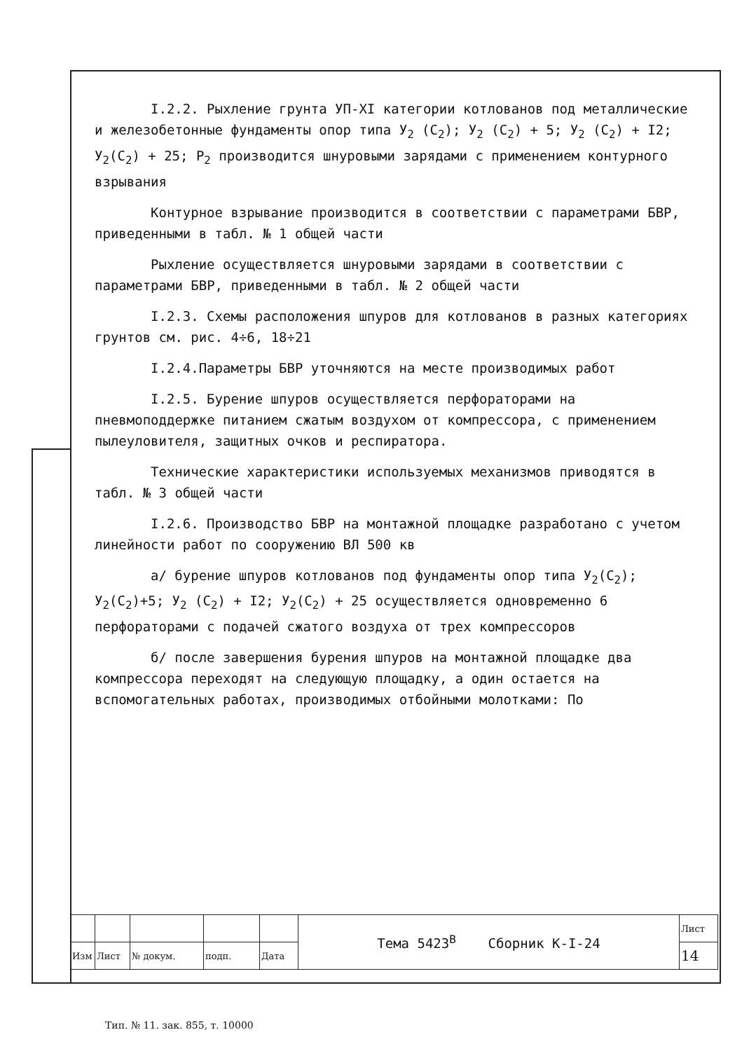I.2.2. Рыхление грунта УП-XI категории котлованов под металлические и железобетонные фундаменты опор типа У<sub>2</sub> (С<sub>2</sub>); У<sub>2</sub> (С<sub>2</sub>) + 5; У<sub>2</sub> (С<sub>2</sub>) + I2; У<sub>2</sub>(С<sub>2</sub>) + 25; Р<sub>2</sub> производится шнуровыми зарядами с применением контурного взрывания
Контурное взрывание производится в соответствии с параметрами БВР, приведенными в табл. № 1 общей части
Рыхление осуществляется шнуровыми зарядами в соответствии с параметрами БВР, приведенными в табл. № 2 общей части
I.2.3. Схемы расположения шпуров для котлованов в разных категориях грунтов см. рис. 4÷6, 18÷21
I.2.4.Параметры БВР уточняются на месте производимых работ
I.2.5. Бурение шпуров осуществляется перфораторами на пневмоподдержке питанием сжатым воздухом от компрессора, с применением пылеуловителя, защитных очков и респиратора.
Технические характеристики используемых механизмов приводятся в табл. № 3 общей части
I.2.6. Производство БВР на монтажной площадке разработано с учетом линейности работ по сооружению ВЛ 500 кв
а/ бурение шпуров котлованов под фундаменты опор типа У<sub>2</sub>(С<sub>2</sub>); У<sub>2</sub>(С<sub>2</sub>)+5; У<sub>2</sub> (С<sub>2</sub>) + I2; У<sub>2</sub>(С<sub>2</sub>) + 25 осуществляется одновременно 6 перфораторами с подачей сжатого воздуха от трех компрессоров
б/ после завершения бурения шпуров на монтажной площадке два компрессора переходят на следующую площадку, а один остается на вспомогательных работах, производимых отбойными молотками: По
| | | | | | Тема 5423<sup>В</sup> Сборник К-I-24 | Лист |
| Изм | Лист | № докум. | подп. | Дата | | 14 |
Тип. № 11. зак. 855, т. 10000